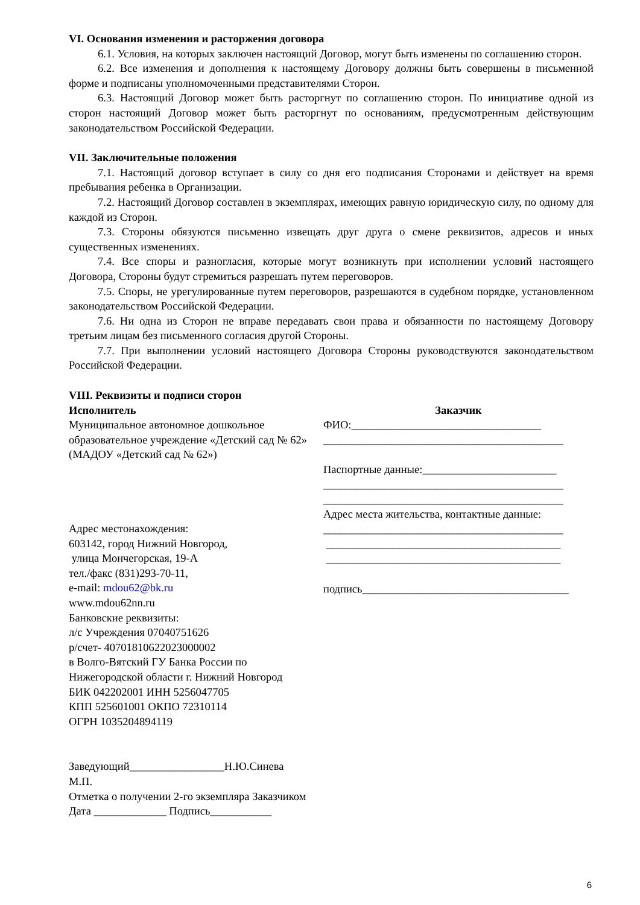VI. Основания изменения и расторжения договора
6.1. Условия, на которых заключен настоящий Договор, могут быть изменены по соглашению сторон.
6.2. Все изменения и дополнения к настоящему Договору должны быть совершены в письменной форме и подписаны уполномоченными представителями Сторон.
6.3. Настоящий Договор может быть расторгнут по соглашению сторон. По инициативе одной из сторон настоящий Договор может быть расторгнут по основаниям, предусмотренным действующим законодательством Российской Федерации.
VII. Заключительные положения
7.1. Настоящий договор вступает в силу со дня его подписания Сторонами и действует на время пребывания ребенка в Организации.
7.2. Настоящий Договор составлен в экземплярах, имеющих равную юридическую силу, по одному для каждой из Сторон.
7.3. Стороны обязуются письменно извещать друг друга о смене реквизитов, адресов и иных существенных изменениях.
7.4. Все споры и разногласия, которые могут возникнуть при исполнении условий настоящего Договора, Стороны будут стремиться разрешать путем переговоров.
7.5. Споры, не урегулированные путем переговоров, разрешаются в судебном порядке, установленном законодательством Российской Федерации.
7.6. Ни одна из Сторон не вправе передавать свои права и обязанности по настоящему Договору третьим лицам без письменного согласия другой Стороны.
7.7. При выполнении условий настоящего Договора Стороны руководствуются законодательством Российской Федерации.
VIII. Реквизиты и подписи сторон
Исполнитель
Муниципальное автономное дошкольное образовательное учреждение «Детский сад № 62» (МАДОУ «Детский сад № 62»)
Адрес местонахождения:
603142, город Нижний Новгород,
улица Мончегорская, 19-А
тел./факс (831)293-70-11,
e-mail: mdou62@bk.ru
www.mdou62nn.ru
Банковские реквизиты:
л/с Учреждения 07040751626
р/счет- 40701810622023000002
в Волго-Вятский ГУ Банка России по Нижегородской области г. Нижний Новгород
БИК 042202001 ИНН 5256047705
КПП 525601001 ОКПО 72310114
ОГРН 1035204894119
Заведующий_________________Н.Ю.Синева
М.П.
Отметка о получении 2-го экземпляра Заказчиком
Дата _____________ Подпись___________
Заказчик
ФИО:__________________________________
___________________________________________
Паспортные данные:________________________
___________________________________________
___________________________________________
Адрес места жительства, контактные данные:
___________________________________________
__________________________________________
__________________________________________
подпись_____________________________________
6